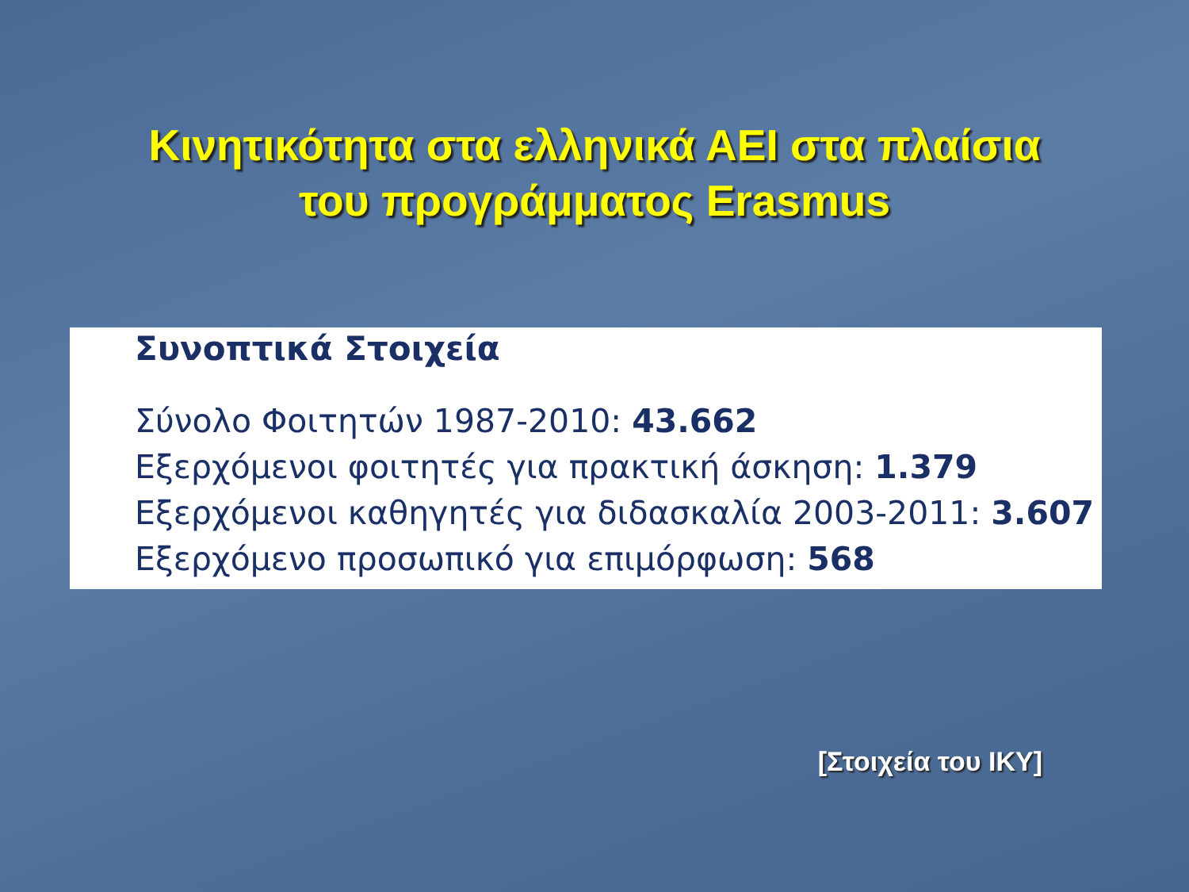Κινητικότητα στα ελληνικά ΑΕΙ στα πλαίσια
του προγράμματος Erasmus
Συνοπτικά Στοιχεία
Σύνολο Φοιτητών 1987-2010: 43.662
Εξερχόμενοι φοιτητές για πρακτική άσκηση: 1.379
Εξερχόμενοι καθηγητές για διδασκαλία 2003-2011: 3.607
Εξερχόμενο προσωπικό για επιμόρφωση: 568
[Στοιχεία του ΙΚΥ]